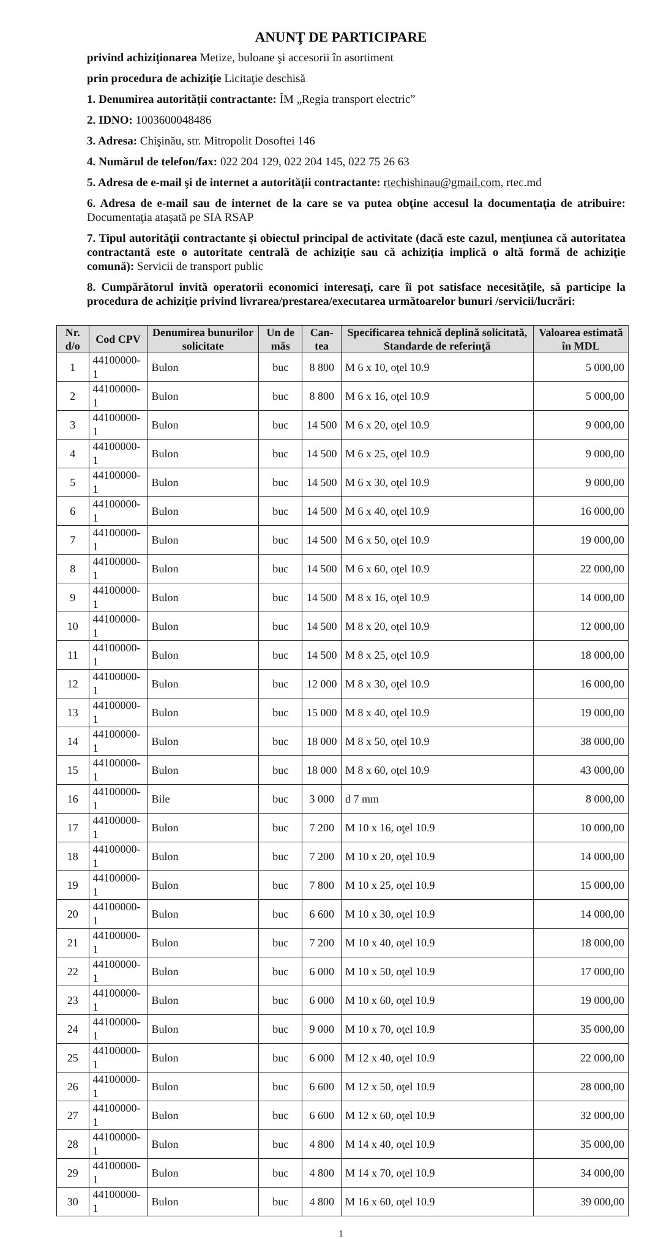ANUNŢ DE PARTICIPARE
privind achiziţionarea Metize, buloane şi accesorii în asortiment
prin procedura de achiziţie Licitaţie deschisă
1. Denumirea autorităţii contractante: ÎM „Regia transport electric”
2. IDNO: 1003600048486
3. Adresa: Chişinău, str. Mitropolit Dosoftei 146
4. Numărul de telefon/fax: 022 204 129, 022 204 145, 022 75 26 63
5. Adresa de e-mail şi de internet a autorităţii contractante: rtechishinau@gmail.com, rtec.md
6. Adresa de e-mail sau de internet de la care se va putea obţine accesul la documentaţia de atribuire: Documentaţia ataşată pe SIA RSAP
7. Tipul autorităţii contractante şi obiectul principal de activitate (dacă este cazul, menţiunea că autoritatea contractantă este o autoritate centrală de achiziţie sau că achiziţia implică o altă formă de achiziţie comună): Servicii de transport public
8. Cumpărătorul invită operatorii economici interesaţi, care îi pot satisface necesităţile, să participe la procedura de achiziţie privind livrarea/prestarea/executarea următoarelor bunuri /servicii/lucrări:
| Nr. d/o | Cod CPV | Denumirea bunurilor solicitate | Un de măs | Can-tea | Specificarea tehnică deplină solicitată, Standarde de referinţă | Valoarea estimată în MDL |
| --- | --- | --- | --- | --- | --- | --- |
| 1 | 44100000-1 | Bulon | buc | 8 800 | M 6 x 10, oţel 10.9 | 5 000,00 |
| 2 | 44100000-1 | Bulon | buc | 8 800 | M 6 x 16, oţel 10.9 | 5 000,00 |
| 3 | 44100000-1 | Bulon | buc | 14 500 | M 6 x 20, oţel 10.9 | 9 000,00 |
| 4 | 44100000-1 | Bulon | buc | 14 500 | M 6 x 25, oţel 10.9 | 9 000,00 |
| 5 | 44100000-1 | Bulon | buc | 14 500 | M 6 x 30, oţel 10.9 | 9 000,00 |
| 6 | 44100000-1 | Bulon | buc | 14 500 | M 6 x 40, oţel 10.9 | 16 000,00 |
| 7 | 44100000-1 | Bulon | buc | 14 500 | M 6 x 50, oţel 10.9 | 19 000,00 |
| 8 | 44100000-1 | Bulon | buc | 14 500 | M 6 x 60, oţel 10.9 | 22 000,00 |
| 9 | 44100000-1 | Bulon | buc | 14 500 | M 8 x 16, oţel 10.9 | 14 000,00 |
| 10 | 44100000-1 | Bulon | buc | 14 500 | M 8 x 20, oţel 10.9 | 12 000,00 |
| 11 | 44100000-1 | Bulon | buc | 14 500 | M 8 x 25, oţel 10.9 | 18 000,00 |
| 12 | 44100000-1 | Bulon | buc | 12 000 | M 8 x 30, oţel 10.9 | 16 000,00 |
| 13 | 44100000-1 | Bulon | buc | 15 000 | M 8 x 40, oţel 10.9 | 19 000,00 |
| 14 | 44100000-1 | Bulon | buc | 18 000 | M 8 x 50, oţel 10.9 | 38 000,00 |
| 15 | 44100000-1 | Bulon | buc | 18 000 | M 8 x 60, oţel 10.9 | 43 000,00 |
| 16 | 44100000-1 | Bile | buc | 3 000 | d 7 mm | 8 000,00 |
| 17 | 44100000-1 | Bulon | buc | 7 200 | M 10 x 16, oţel 10.9 | 10 000,00 |
| 18 | 44100000-1 | Bulon | buc | 7 200 | M 10 x 20, oţel 10.9 | 14 000,00 |
| 19 | 44100000-1 | Bulon | buc | 7 800 | M 10 x 25, oţel 10.9 | 15 000,00 |
| 20 | 44100000-1 | Bulon | buc | 6 600 | M 10 x 30, oţel 10.9 | 14 000,00 |
| 21 | 44100000-1 | Bulon | buc | 7 200 | M 10 x 40, oţel 10.9 | 18 000,00 |
| 22 | 44100000-1 | Bulon | buc | 6 000 | M 10 x 50, oţel 10.9 | 17 000,00 |
| 23 | 44100000-1 | Bulon | buc | 6 000 | M 10 x 60, oţel 10.9 | 19 000,00 |
| 24 | 44100000-1 | Bulon | buc | 9 000 | M 10 x 70, oţel 10.9 | 35 000,00 |
| 25 | 44100000-1 | Bulon | buc | 6 000 | M 12 x 40, oţel 10.9 | 22 000,00 |
| 26 | 44100000-1 | Bulon | buc | 6 600 | M 12 x 50, oţel 10.9 | 28 000,00 |
| 27 | 44100000-1 | Bulon | buc | 6 600 | M 12 x 60, oţel 10.9 | 32 000,00 |
| 28 | 44100000-1 | Bulon | buc | 4 800 | M 14 x 40, oţel 10.9 | 35 000,00 |
| 29 | 44100000-1 | Bulon | buc | 4 800 | M 14 x 70, oţel 10.9 | 34 000,00 |
| 30 | 44100000-1 | Bulon | buc | 4 800 | M 16 x 60, oţel 10.9 | 39 000,00 |
1